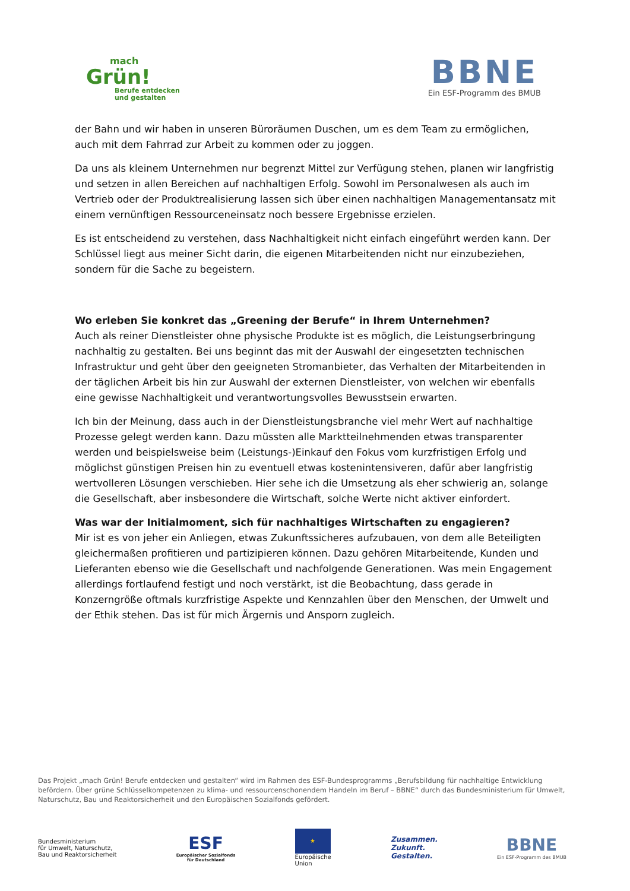mach
Grün!
Berufe entdecken
und gestalten
BBNE
Ein ESF-Programm des BMUB
der Bahn und wir haben in unseren Büroräumen Duschen, um es dem Team zu ermöglichen, auch mit dem Fahrrad zur Arbeit zu kommen oder zu joggen.
Da uns als kleinem Unternehmen nur begrenzt Mittel zur Verfügung stehen, planen wir langfristig und setzen in allen Bereichen auf nachhaltigen Erfolg. Sowohl im Personalwesen als auch im Vertrieb oder der Produktrealisierung lassen sich über einen nachhaltigen Managementansatz mit einem vernünftigen Ressourceneinsatz noch bessere Ergebnisse erzielen.
Es ist entscheidend zu verstehen, dass Nachhaltigkeit nicht einfach eingeführt werden kann. Der Schlüssel liegt aus meiner Sicht darin, die eigenen Mitarbeitenden nicht nur einzubeziehen, sondern für die Sache zu begeistern.
Wo erleben Sie konkret das „Greening der Berufe“ in Ihrem Unternehmen?
Auch als reiner Dienstleister ohne physische Produkte ist es möglich, die Leistungserbringung nachhaltig zu gestalten. Bei uns beginnt das mit der Auswahl der eingesetzten technischen Infrastruktur und geht über den geeigneten Stromanbieter, das Verhalten der Mitarbeitenden in der täglichen Arbeit bis hin zur Auswahl der externen Dienstleister, von welchen wir ebenfalls eine gewisse Nachhaltigkeit und verantwortungsvolles Bewusstsein erwarten.
Ich bin der Meinung, dass auch in der Dienstleistungsbranche viel mehr Wert auf nachhaltige Prozesse gelegt werden kann. Dazu müssten alle Marktteilnehmenden etwas transparenter werden und beispielsweise beim (Leistungs-)Einkauf den Fokus vom kurzfristigen Erfolg und möglichst günstigen Preisen hin zu eventuell etwas kostenintensiveren, dafür aber langfristig wertvolleren Lösungen verschieben. Hier sehe ich die Umsetzung als eher schwierig an, solange die Gesellschaft, aber insbesondere die Wirtschaft, solche Werte nicht aktiver einfordert.
Was war der Initialmoment, sich für nachhaltiges Wirtschaften zu engagieren?
Mir ist es von jeher ein Anliegen, etwas Zukunftssicheres aufzubauen, von dem alle Beteiligten gleichermaßen profitieren und partizipieren können. Dazu gehören Mitarbeitende, Kunden und Lieferanten ebenso wie die Gesellschaft und nachfolgende Generationen. Was mein Engagement allerdings fortlaufend festigt und noch verstärkt, ist die Beobachtung, dass gerade in Konzerngröße oftmals kurzfristige Aspekte und Kennzahlen über den Menschen, der Umwelt und der Ethik stehen. Das ist für mich Ärgernis und Ansporn zugleich.
Das Projekt „mach Grün! Berufe entdecken und gestalten“ wird im Rahmen des ESF-Bundesprogramms „Berufsbildung für nachhaltige Entwicklung befördern. Über grüne Schlüsselkompetenzen zu klima- und ressourcenschonendem Handeln im Beruf – BBNE“ durch das Bundesministerium für Umwelt, Naturschutz, Bau und Reaktorsicherheit und den Europäischen Sozialfonds gefördert.
Bundesministerium
für Umwelt, Naturschutz,
Bau und Reaktorsicherheit
ESF
Europäischer Sozialfonds
für Deutschland
★
Europäische
Union
Zusammen.
Zukunft.
Gestalten.
BBNE
Ein ESF-Programm des BMUB